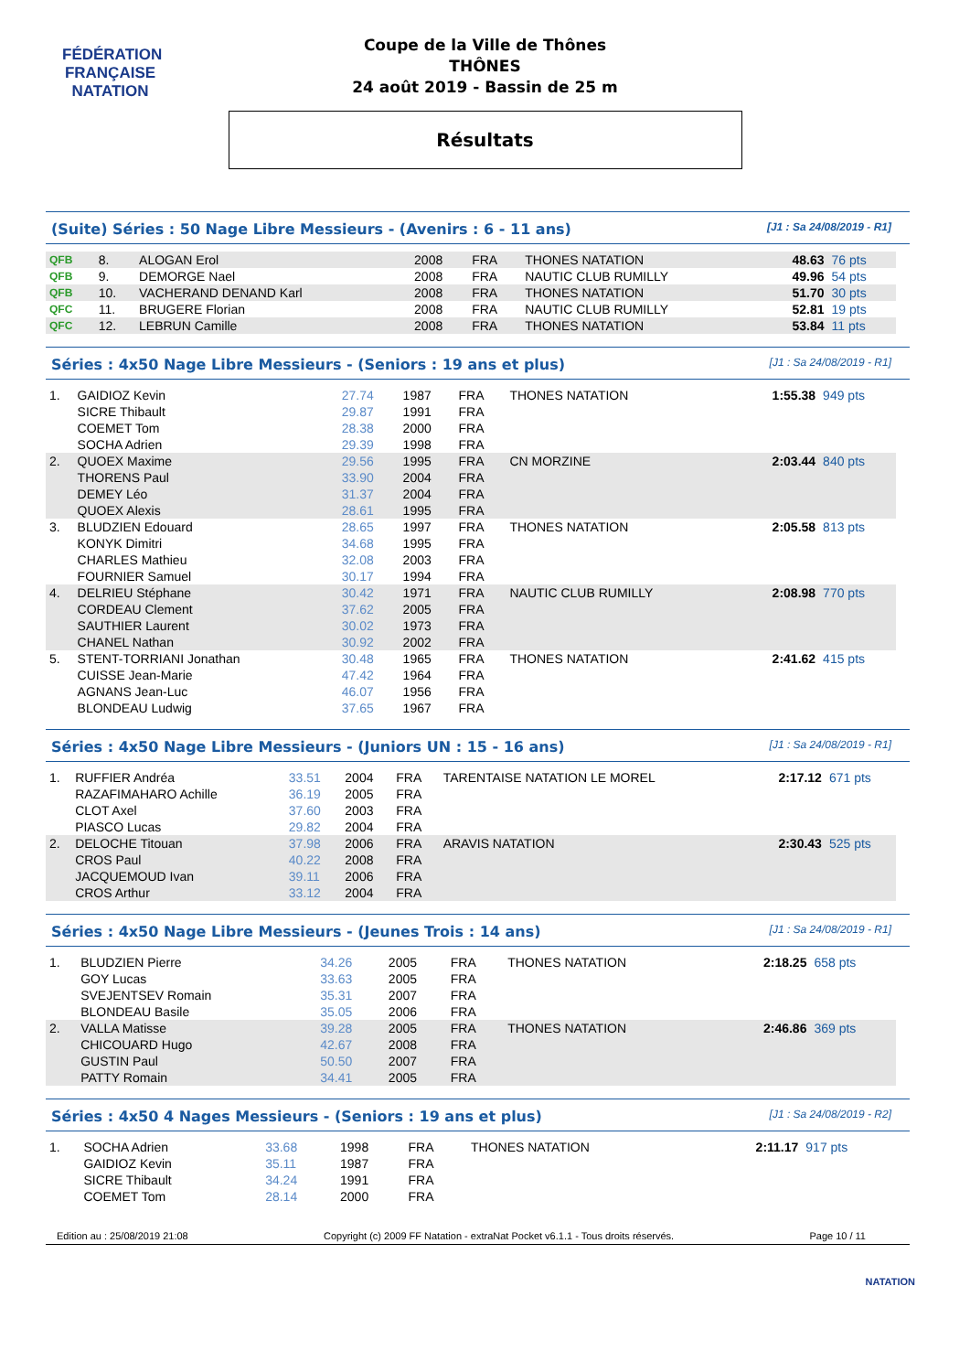FÉDÉRATION FRANÇAISE
NATATION
Coupe de la Ville de Thônes
THÔNES
24 août 2019 - Bassin de 25 m
Résultats
(Suite) Séries : 50 Nage Libre Messieurs - (Avenirs : 6 - 11 ans) [J1 : Sa 24/08/2019 - R1]
| QFB | 8. | ALOGAN Erol | 2008 | FRA | THONES NATATION | 48.63 | 76 pts |
| QFB | 9. | DEMORGE Nael | 2008 | FRA | NAUTIC CLUB RUMILLY | 49.96 | 54 pts |
| QFB | 10. | VACHERAND DENAND Karl | 2008 | FRA | THONES NATATION | 51.70 | 30 pts |
| QFC | 11. | BRUGERE Florian | 2008 | FRA | NAUTIC CLUB RUMILLY | 52.81 | 19 pts |
| QFC | 12. | LEBRUN Camille | 2008 | FRA | THONES NATATION | 53.84 | 11 pts |
Séries : 4x50 Nage Libre Messieurs - (Seniors : 19 ans et plus) [J1 : Sa 24/08/2019 - R1]
| 1. | GAIDIOZ Kevin | 27.74 | 1987 | FRA | THONES NATATION | 1:55.38 | 949 pts |
| | SICRE Thibault | 29.87 | 1991 | FRA | | | |
| | COEMET Tom | 28.38 | 2000 | FRA | | | |
| | SOCHA Adrien | 29.39 | 1998 | FRA | | | |
| 2. | QUOEX Maxime | 29.56 | 1995 | FRA | CN MORZINE | 2:03.44 | 840 pts |
| | THORENS Paul | 33.90 | 2004 | FRA | | | |
| | DEMEY Léo | 31.37 | 2004 | FRA | | | |
| | QUOEX Alexis | 28.61 | 1995 | FRA | | | |
| 3. | BLUDZIEN Edouard | 28.65 | 1997 | FRA | THONES NATATION | 2:05.58 | 813 pts |
| | KONYK Dimitri | 34.68 | 1995 | FRA | | | |
| | CHARLES Mathieu | 32.08 | 2003 | FRA | | | |
| | FOURNIER Samuel | 30.17 | 1994 | FRA | | | |
| 4. | DELRIEU Stéphane | 30.42 | 1971 | FRA | NAUTIC CLUB RUMILLY | 2:08.98 | 770 pts |
| | CORDEAU Clement | 37.62 | 2005 | FRA | | | |
| | SAUTHIER Laurent | 30.02 | 1973 | FRA | | | |
| | CHANEL Nathan | 30.92 | 2002 | FRA | | | |
| 5. | STENT-TORRIANI Jonathan | 30.48 | 1965 | FRA | THONES NATATION | 2:41.62 | 415 pts |
| | CUISSE Jean-Marie | 47.42 | 1964 | FRA | | | |
| | AGNANS Jean-Luc | 46.07 | 1956 | FRA | | | |
| | BLONDEAU Ludwig | 37.65 | 1967 | FRA | | | |
Séries : 4x50 Nage Libre Messieurs - (Juniors UN : 15 - 16 ans) [J1 : Sa 24/08/2019 - R1]
| 1. | RUFFIER Andréa | 33.51 | 2004 | FRA | TARENTAISE NATATION LE MOREL | 2:17.12 | 671 pts |
| | RAZAFIMAHARO Achille | 36.19 | 2005 | FRA | | | |
| | CLOT Axel | 37.60 | 2003 | FRA | | | |
| | PIASCO Lucas | 29.82 | 2004 | FRA | | | |
| 2. | DELOCHE Titouan | 37.98 | 2006 | FRA | ARAVIS NATATION | 2:30.43 | 525 pts |
| | CROS Paul | 40.22 | 2008 | FRA | | | |
| | JACQUEMOUD Ivan | 39.11 | 2006 | FRA | | | |
| | CROS Arthur | 33.12 | 2004 | FRA | | | |
Séries : 4x50 Nage Libre Messieurs - (Jeunes Trois : 14 ans) [J1 : Sa 24/08/2019 - R1]
| 1. | BLUDZIEN Pierre | 34.26 | 2005 | FRA | THONES NATATION | 2:18.25 | 658 pts |
| | GOY Lucas | 33.63 | 2005 | FRA | | | |
| | SVEJENTSEV Romain | 35.31 | 2007 | FRA | | | |
| | BLONDEAU Basile | 35.05 | 2006 | FRA | | | |
| 2. | VALLA Matisse | 39.28 | 2005 | FRA | THONES NATATION | 2:46.86 | 369 pts |
| | CHICOUARD Hugo | 42.67 | 2008 | FRA | | | |
| | GUSTIN Paul | 50.50 | 2007 | FRA | | | |
| | PATTY Romain | 34.41 | 2005 | FRA | | | |
Séries : 4x50 4 Nages Messieurs - (Seniors : 19 ans et plus) [J1 : Sa 24/08/2019 - R2]
| 1. | SOCHA Adrien | 33.68 | 1998 | FRA | THONES NATATION | 2:11.17 | 917 pts |
| | GAIDIOZ Kevin | 35.11 | 1987 | FRA | | | |
| | SICRE Thibault | 34.24 | 1991 | FRA | | | |
| | COEMET Tom | 28.14 | 2000 | FRA | | | |
Edition au : 25/08/2019 21:08 Copyright (c) 2009 FF Natation - extraNat Pocket v6.1.1 - Tous droits réservés. Page 10 / 11
NATATION